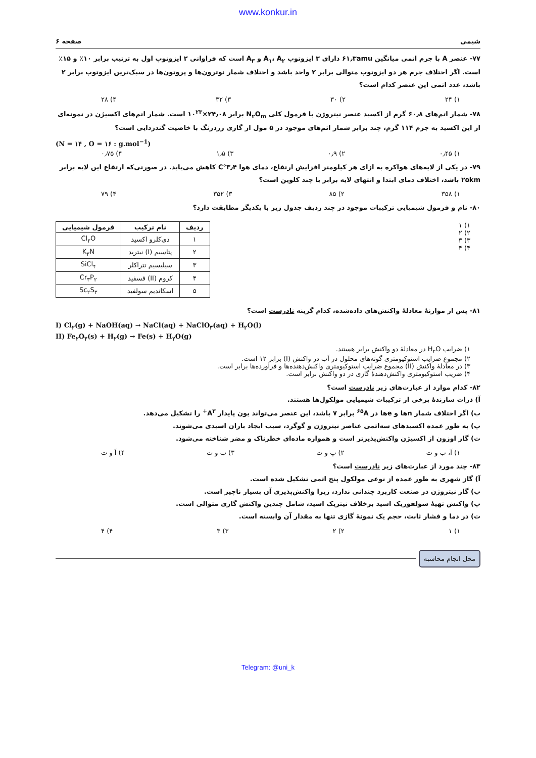www.konkur.in
شیمی صفحه ۶
۷۷- عنصر A با جرم اتمی میانگین ۶۱٫۳amu دارای ۳ ایزوتوپ A<sub>۱</sub>، A<sub>۲</sub> و A<sub>۳</sub> است که فراوانی ۲ ایزوتوپ اول به ترتیب برابر ۱۰٪ و ۱۵٪ است. اگر اختلاف جرم هر دو ایزوتوپ متوالی برابر ۲ واحد باشد و اختلاف شمار نوترون‌ها و پروتون‌ها در سبک‌ترین ایزوتوپ برابر ۲ باشد، عدد اتمی این عنصر کدام است؟
۱) ۲۴ ۲) ۳۰ ۳) ۳۲ ۴) ۲۸
۷۸- شمار اتم‌های ۶۰٫۸ گرم از اکسید عنصر نیتروژن با فرمول کلی N<sub>۲</sub>O<sub>m</sub> برابر ۲۴٫۰۸×۱۰<sup>۲۳</sup> است. شمار اتم‌های اکسیژن در نمونه‌ای از این اکسید به جرم ۱۱۴ گرم، چند برابر شمار اتم‌های موجود در ۵ مول از گازی زردرنگ با خاصیت گندزدایی است؟
(N = ۱۴ , O = ۱۶ : g.mol<sup>−1</sup>)
۱) ۰٫۴۵ ۲) ۰٫۹ ۳) ۱٫۵ ۴) ۰٫۷۵
۷۹- در یکی از لایه‌های هواکره به ازای هر کیلومتر افزایش ارتفاع، دمای هوا ۳٫۴°C کاهش می‌یابد. در صورتی‌که ارتفاع این لایه برابر ۲۵km باشد، اختلاف دمای ابتدا و انتهای لایه برابر با چند کلوین است؟
۱) ۳۵۸ ۲) ۸۵ ۳) ۳۵۲ ۴) ۷۹
۸۰- نام و فرمول شیمیایی ترکیبات موجود در چند ردیف جدول زیر با یکدیگر مطابقت دارد؟
۱) ۱
۲) ۲
۳) ۳
۴) ۴
| ردیف | نام ترکیب | فرمول شیمیایی |
| --- | --- | --- |
| ۱ | دی‌کلرو اکسید | Cl<sub>۲</sub>O |
| ۲ | پتاسیم (I) نیترید | K<sub>۳</sub>N |
| ۳ | سیلیسیم تتراکلر | SiCl<sub>۴</sub> |
| ۴ | کروم (II) فسفید | Cr<sub>۳</sub>P<sub>۲</sub> |
| ۵ | اسکاندیم سولفید | Sc<sub>۲</sub>S<sub>۳</sub> |
۸۱- پس از موازنهٔ معادلهٔ واکنش‌های داده‌شده، کدام گزینه نادرست است؟
I) Cl<sub>۲</sub>(g) + NaOH(aq) → NaCl(aq) + NaClO<sub>۳</sub>(aq) + H<sub>۲</sub>O(l)
II) Fe<sub>۲</sub>O<sub>۳</sub>(s) + H<sub>۲</sub>(g) → Fe(s) + H<sub>۲</sub>O(g)
۱) ضرایب H<sub>۲</sub>O در معادلهٔ دو واکنش برابر هستند.
۲) مجموع ضرایب استوکیومتری گونه‌های محلول در آب در واکنش (I) برابر ۱۲ است.
۳) در معادلهٔ واکنش (II) مجموع ضرایب استوکیومتری واکنش‌دهنده‌ها و فراورده‌ها برابر است.
۴) ضریب استوکیومتری واکنش‌دهندهٔ گازی در دو واکنش برابر است.
۸۲- کدام موارد از عبارت‌های زیر نادرست است؟
آ) ذرات سازندهٔ برخی از ترکیبات شیمیایی مولکول‌ها هستند.
ب) اگر اختلاف شمار nها و eها در <sup>۶۵</sup>A برابر ۷ باشد، این عنصر می‌تواند یون پایدار A<sup>۳+</sup> را تشکیل می‌دهد.
پ) به طور عمده اکسیدهای سه‌اتمی عناصر نیتروژن و گوگرد، سبب ایجاد باران اسیدی می‌شوند.
ت) گاز اوزون از اکسیژن واکنش‌پذیرتر است و همواره ماده‌ای خطرناک و مضر شناخته می‌شود.
۱) آ، ب و ت ۲) پ و ت ۳) ب و ت ۴) آ و ت
۸۳- چند مورد از عبارت‌های زیر نادرست است؟
آ) گاز شهری به طور عمده از نوعی مولکول پنج اتمی تشکیل شده است.
ب) گاز نیتروژن در صنعت کاربرد چندانی ندارد، زیرا واکنش‌پذیری آن بسیار ناچیز است.
پ) واکنش تهیهٔ سولفوریک اسید برخلاف نیتریک اسید، شامل چندین واکنش گازی متوالی است.
ت) در دما و فشار ثابت، حجم یک نمونهٔ گازی تنها به مقدار آن وابسته است.
۱) ۱ ۲) ۲ ۳) ۳ ۴) ۴
محل انجام محاسبه
Telegram: @uni_k